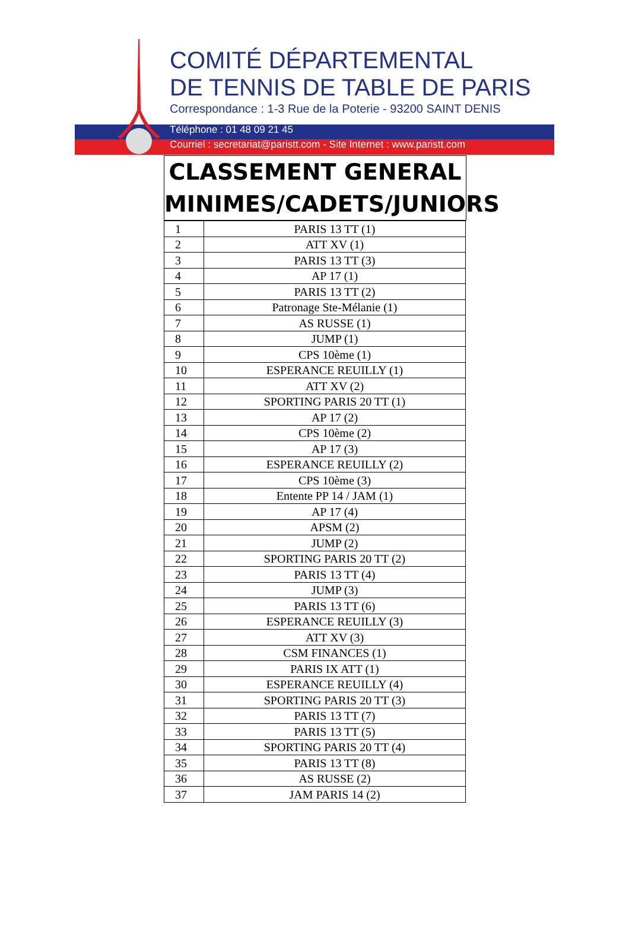COMITÉ DÉPARTEMENTAL
DE TENNIS DE TABLE DE PARIS
Correspondance : 1-3 Rue de la Poterie - 93200 SAINT DENIS
Téléphone : 01 48 09 21 45
Courriel : secretariat@paristt.com - Site Internet : www.paristt.com
CLASSEMENT GENERAL
MINIMES/CADETS/JUNIORS
| 1 | PARIS 13 TT (1) |
| 2 | ATT XV (1) |
| 3 | PARIS 13 TT (3) |
| 4 | AP 17 (1) |
| 5 | PARIS 13 TT (2) |
| 6 | Patronage Ste-Mélanie (1) |
| 7 | AS RUSSE (1) |
| 8 | JUMP (1) |
| 9 | CPS 10ème (1) |
| 10 | ESPERANCE REUILLY (1) |
| 11 | ATT XV (2) |
| 12 | SPORTING PARIS 20 TT (1) |
| 13 | AP 17 (2) |
| 14 | CPS 10ème (2) |
| 15 | AP 17 (3) |
| 16 | ESPERANCE REUILLY (2) |
| 17 | CPS 10ème (3) |
| 18 | Entente PP 14 / JAM (1) |
| 19 | AP 17 (4) |
| 20 | APSM (2) |
| 21 | JUMP (2) |
| 22 | SPORTING PARIS 20 TT (2) |
| 23 | PARIS 13 TT (4) |
| 24 | JUMP (3) |
| 25 | PARIS 13 TT (6) |
| 26 | ESPERANCE REUILLY (3) |
| 27 | ATT XV (3) |
| 28 | CSM FINANCES (1) |
| 29 | PARIS IX ATT (1) |
| 30 | ESPERANCE REUILLY (4) |
| 31 | SPORTING PARIS 20 TT (3) |
| 32 | PARIS 13 TT (7) |
| 33 | PARIS 13 TT (5) |
| 34 | SPORTING PARIS 20 TT (4) |
| 35 | PARIS 13 TT (8) |
| 36 | AS RUSSE (2) |
| 37 | JAM PARIS 14 (2) |